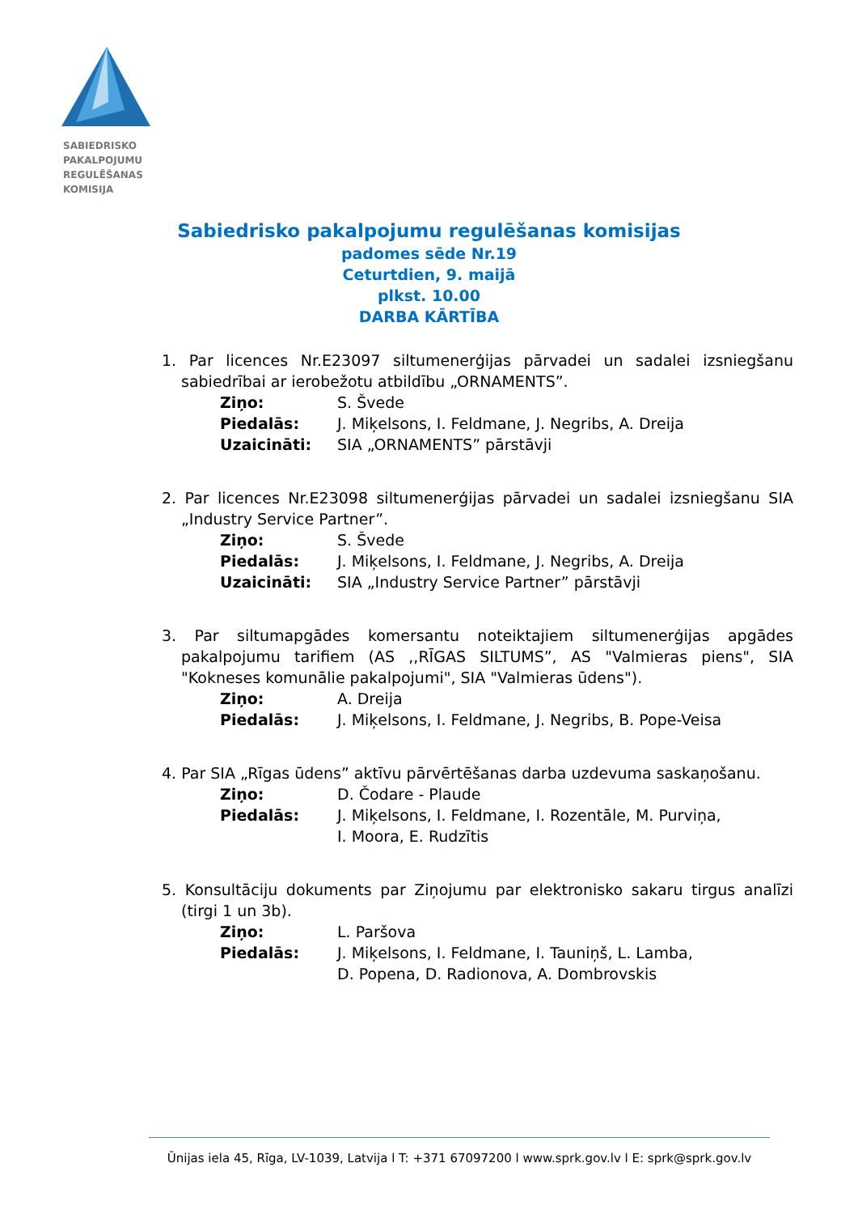SABIEDRISKO
PAKALPOJUMU
REGULĒŠANAS
KOMISIJA
Sabiedrisko pakalpojumu regulēšanas komisijas
padomes sēde Nr.19
Ceturtdien, 9. maijā
plkst. 10.00
DARBA KĀRTĪBA
1. Par licences Nr.E23097 siltumenerģijas pārvadei un sadalei izsniegšanu sabiedrībai ar ierobežotu atbildību „ORNAMENTS”.
Ziņo: S. Švede
Piedalās: J. Miķelsons, I. Feldmane, J. Negribs, A. Dreija
Uzaicināti: SIA „ORNAMENTS” pārstāvji
2. Par licences Nr.E23098 siltumenerģijas pārvadei un sadalei izsniegšanu SIA „Industry Service Partner”.
Ziņo: S. Švede
Piedalās: J. Miķelsons, I. Feldmane, J. Negribs, A. Dreija
Uzaicināti: SIA „Industry Service Partner” pārstāvji
3. Par siltumapgādes komersantu noteiktajiem siltumenerģijas apgādes pakalpojumu tarifiem (AS ,,RĪGAS SILTUMS”, AS "Valmieras piens", SIA "Kokneses komunālie pakalpojumi", SIA "Valmieras ūdens").
Ziņo: A. Dreija
Piedalās: J. Miķelsons, I. Feldmane, J. Negribs, B. Pope-Veisa
4. Par SIA „Rīgas ūdens” aktīvu pārvērtēšanas darba uzdevuma saskaņošanu.
Ziņo: D. Čodare - Plaude
Piedalās: J. Miķelsons, I. Feldmane, I. Rozentāle, M. Purviņa,
I. Moora, E. Rudzītis
5. Konsultāciju dokuments par Ziņojumu par elektronisko sakaru tirgus analīzi (tirgi 1 un 3b).
Ziņo: L. Paršova
Piedalās: J. Miķelsons, I. Feldmane, I. Tauniņš, L. Lamba,
D. Popena, D. Radionova, A. Dombrovskis
Ūnijas iela 45, Rīga, LV-1039, Latvija l T: +371 67097200 l www.sprk.gov.lv l E: sprk@sprk.gov.lv